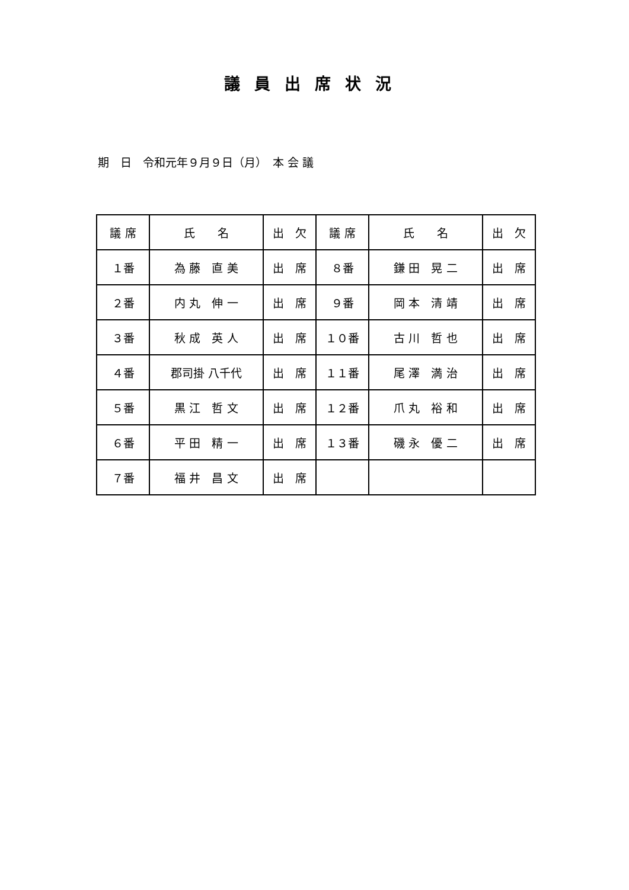議員出席状況
期　日　令和元年９月９日（月）　本 会 議
| 議 席 | 氏 名 | 出 欠 | 議 席 | 氏 名 | 出 欠 |
| --- | --- | --- | --- | --- | --- |
| １番 | 為 藤 直 美 | 出 席 | ８番 | 鎌 田 晃 二 | 出 席 |
| ２番 | 内 丸 伸 一 | 出 席 | ９番 | 岡 本 清 靖 | 出 席 |
| ３番 | 秋 成 英 人 | 出 席 | １０番 | 古 川 哲 也 | 出 席 |
| ４番 | 郡司掛 八千代 | 出 席 | １１番 | 尾 澤 満 治 | 出 席 |
| ５番 | 黒 江 哲 文 | 出 席 | １２番 | 爪 丸 裕 和 | 出 席 |
| ６番 | 平 田 精 一 | 出 席 | １３番 | 磯 永 優 二 | 出 席 |
| ７番 | 福 井 昌 文 | 出 席 | | | |